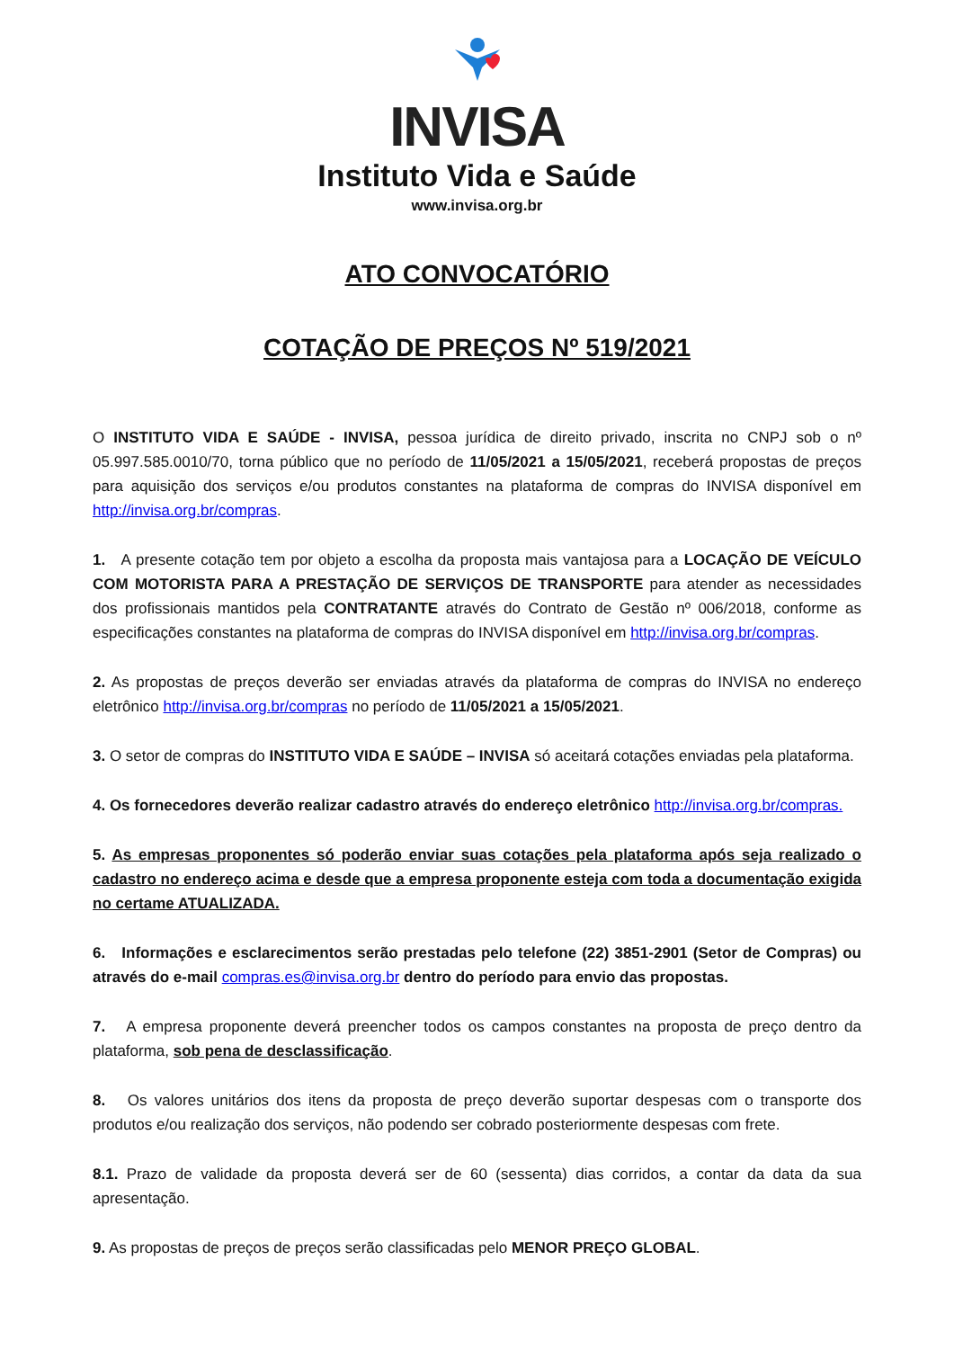INVISA
Instituto Vida e Saúde
www.invisa.org.br
ATO CONVOCATÓRIO
COTAÇÃO DE PREÇOS Nº 519/2021
O INSTITUTO VIDA E SAÚDE - INVISA, pessoa jurídica de direito privado, inscrita no CNPJ sob o nº 05.997.585.0010/70, torna público que no período de 11/05/2021 a 15/05/2021, receberá propostas de preços para aquisição dos serviços e/ou produtos constantes na plataforma de compras do INVISA disponível em http://invisa.org.br/compras.
1. A presente cotação tem por objeto a escolha da proposta mais vantajosa para a LOCAÇÃO DE VEÍCULO COM MOTORISTA PARA A PRESTAÇÃO DE SERVIÇOS DE TRANSPORTE para atender as necessidades dos profissionais mantidos pela CONTRATANTE através do Contrato de Gestão nº 006/2018, conforme as especificações constantes na plataforma de compras do INVISA disponível em http://invisa.org.br/compras.
2. As propostas de preços deverão ser enviadas através da plataforma de compras do INVISA no endereço eletrônico http://invisa.org.br/compras no período de 11/05/2021 a 15/05/2021.
3. O setor de compras do INSTITUTO VIDA E SAÚDE – INVISA só aceitará cotações enviadas pela plataforma.
4. Os fornecedores deverão realizar cadastro através do endereço eletrônico http://invisa.org.br/compras.
5. As empresas proponentes só poderão enviar suas cotações pela plataforma após seja realizado o cadastro no endereço acima e desde que a empresa proponente esteja com toda a documentação exigida no certame ATUALIZADA.
6. Informações e esclarecimentos serão prestadas pelo telefone (22) 3851-2901 (Setor de Compras) ou através do e-mail compras.es@invisa.org.br dentro do período para envio das propostas.
7. A empresa proponente deverá preencher todos os campos constantes na proposta de preço dentro da plataforma, sob pena de desclassificação.
8. Os valores unitários dos itens da proposta de preço deverão suportar despesas com o transporte dos produtos e/ou realização dos serviços, não podendo ser cobrado posteriormente despesas com frete.
8.1. Prazo de validade da proposta deverá ser de 60 (sessenta) dias corridos, a contar da data da sua apresentação.
9. As propostas de preços de preços serão classificadas pelo MENOR PREÇO GLOBAL.